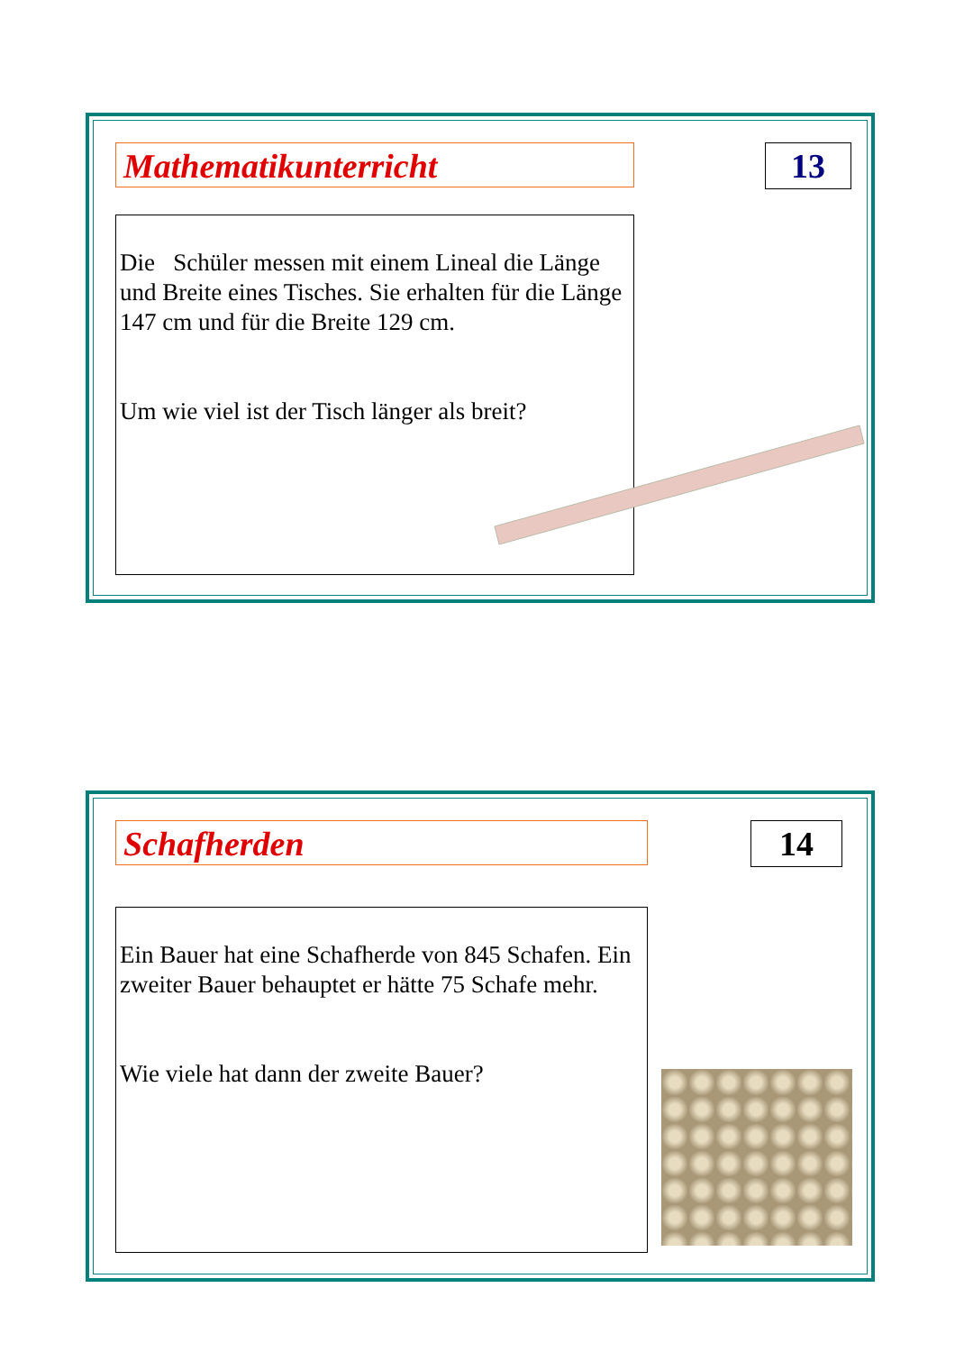Mathematikunterricht 13
Die Schüler messen mit einem Lineal die Länge und Breite eines Tisches. Sie erhalten für die Länge 147 cm und für die Breite 129 cm.
Um wie viel ist der Tisch länger als breit?
Schafherden 14
Ein Bauer hat eine Schafherde von 845 Schafen. Ein zweiter Bauer behauptet er hätte 75 Schafe mehr.
Wie viele hat dann der zweite Bauer?